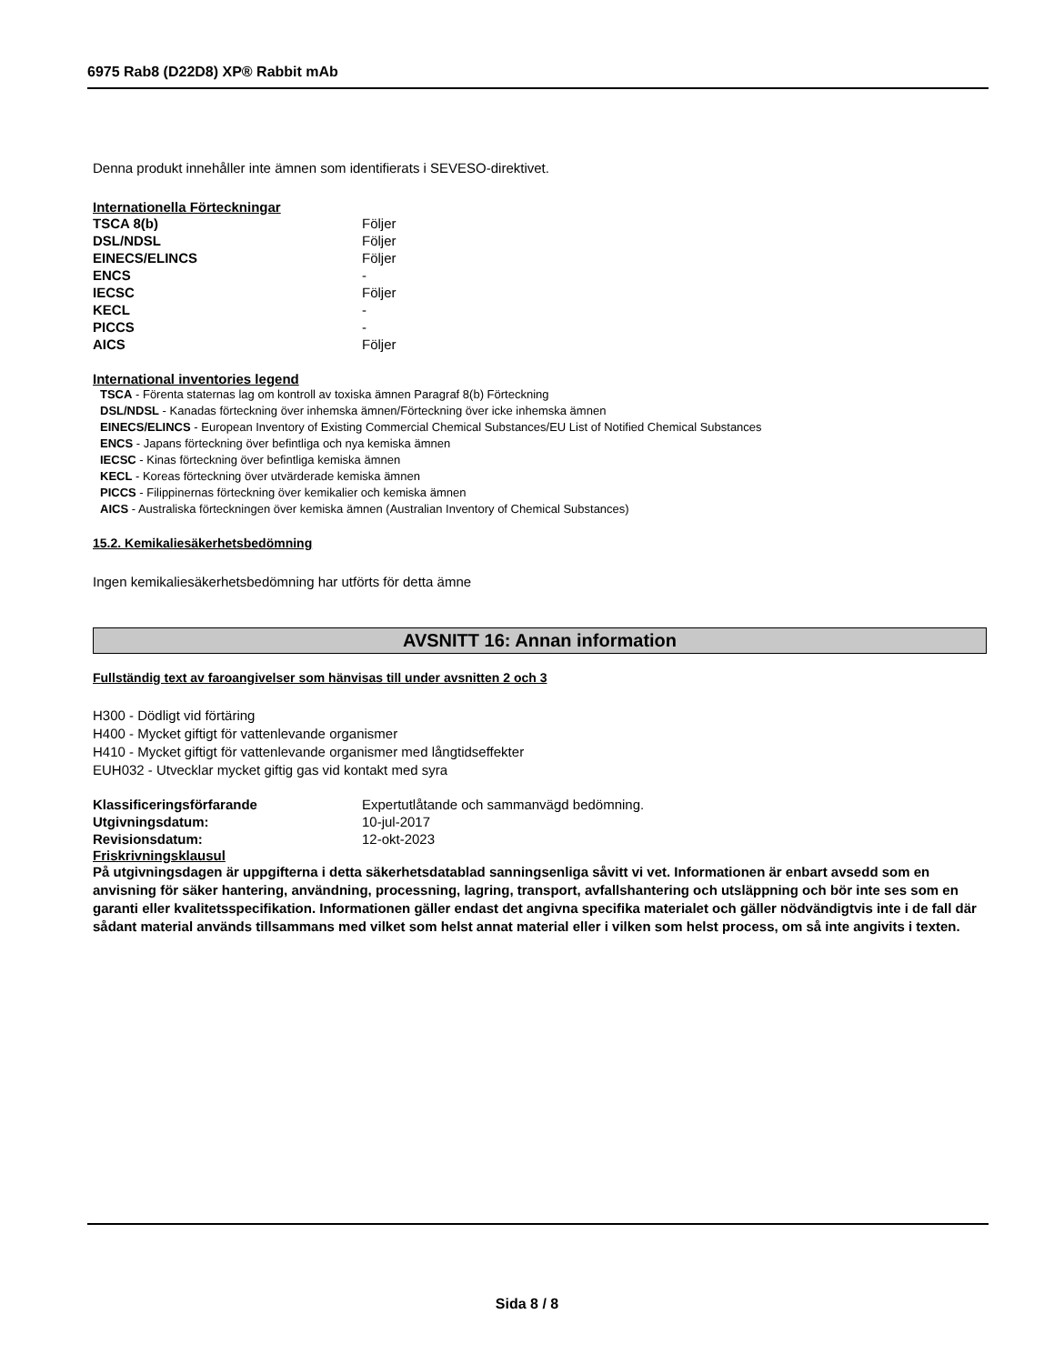6975 Rab8 (D22D8) XP® Rabbit mAb
Denna produkt innehåller inte ämnen som identifierats i SEVESO-direktivet.
Internationella Förteckningar
| TSCA 8(b) | Följer |
| DSL/NDSL | Följer |
| EINECS/ELINCS | Följer |
| ENCS | - |
| IECSC | Följer |
| KECL | - |
| PICCS | - |
| AICS | Följer |
International inventories legend
TSCA - Förenta staternas lag om kontroll av toxiska ämnen Paragraf 8(b) Förteckning
DSL/NDSL - Kanadas förteckning över inhemska ämnen/Förteckning över icke inhemska ämnen
EINECS/ELINCS - European Inventory of Existing Commercial Chemical Substances/EU List of Notified Chemical Substances
ENCS - Japans förteckning över befintliga och nya kemiska ämnen
IECSC - Kinas förteckning över befintliga kemiska ämnen
KECL - Koreas förteckning över utvärderade kemiska ämnen
PICCS - Filippinernas förteckning över kemikalier och kemiska ämnen
AICS - Australiska förteckningen över kemiska ämnen (Australian Inventory of Chemical Substances)
15.2. Kemikaliesäkerhetsbedömning
Ingen kemikaliesäkerhetsbedömning har utförts för detta ämne
AVSNITT 16: Annan information
Fullständig text av faroangivelser som hänvisas till under avsnitten 2 och 3
H300 - Dödligt vid förtäring
H400 - Mycket giftigt för vattenlevande organismer
H410 - Mycket giftigt för vattenlevande organismer med långtidseffekter
EUH032 - Utvecklar mycket giftig gas vid kontakt med syra
| Klassificeringsförfarande | Expertutlåtande och sammanvägd bedömning. |
| Utgivningsdatum: | 10-jul-2017 |
| Revisionsdatum: | 12-okt-2023 |
Friskrivningsklausul
På utgivningsdagen är uppgifterna i detta säkerhetsdatablad sanningsenliga såvitt vi vet. Informationen är enbart avsedd som en anvisning för säker hantering, användning, processning, lagring, transport, avfallshantering och utsläppning och bör inte ses som en garanti eller kvalitetsspecifikation. Informationen gäller endast det angivna specifika materialet och gäller nödvändigtvis inte i de fall där sådant material används tillsammans med vilket som helst annat material eller i vilken som helst process, om så inte angivits i texten.
Sida 8 / 8